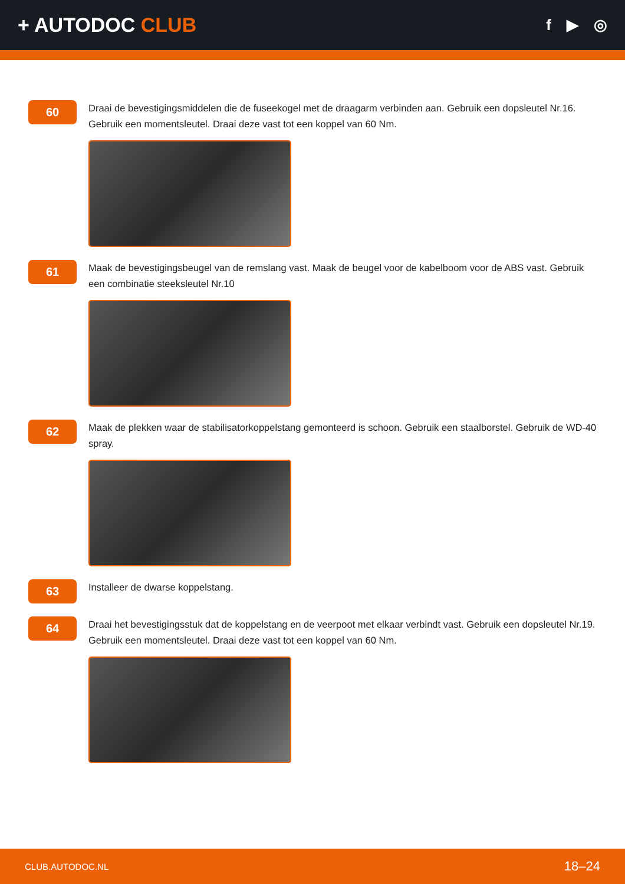+ AUTODOC CLUB
f ▶ ◎
60
Draai de bevestigingsmiddelen die de fuseekogel met de draagarm verbinden aan. Gebruik een dopsleutel Nr.16. Gebruik een momentsleutel. Draai deze vast tot een koppel van 60 Nm.
61
Maak de bevestigingsbeugel van de remslang vast. Maak de beugel voor de kabelboom voor de ABS vast. Gebruik een combinatie steeksleutel Nr.10
62
Maak de plekken waar de stabilisatorkoppelstang gemonteerd is schoon. Gebruik een staalborstel. Gebruik de WD-40 spray.
63
Installeer de dwarse koppelstang.
64
Draai het bevestigingsstuk dat de koppelstang en de veerpoot met elkaar verbindt vast. Gebruik een dopsleutel Nr.19. Gebruik een momentsleutel. Draai deze vast tot een koppel van 60 Nm.
CLUB.AUTODOC.NL 18–24